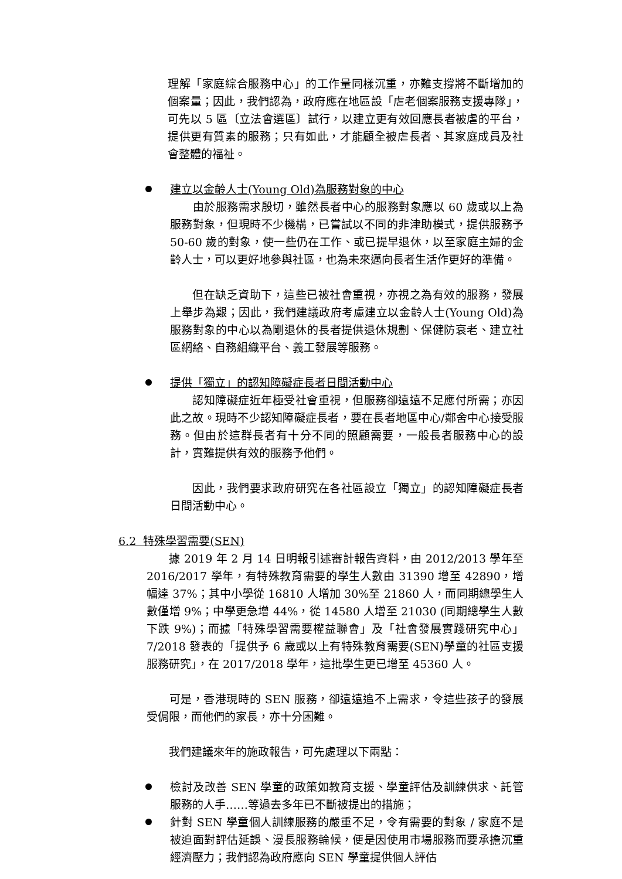理解「家庭綜合服務中心」的工作量同樣沉重，亦難支撐將不斷增加的個案量；因此，我們認為，政府應在地區設「虐老個案服務支援專隊」，可先以 5 區〔立法會選區〕試行，以建立更有效回應長者被虐的平台，提供更有質素的服務；只有如此，才能顧全被虐長者、其家庭成員及社會整體的福祉。
建立以金齡人士(Young Old)為服務對象的中心
  由於服務需求殷切，雖然長者中心的服務對象應以 60 歲或以上為服務對象，但現時不少機構，已嘗試以不同的非津助模式，提供服務予 50-60 歲的對象，使一些仍在工作、或已提早退休，以至家庭主婦的金齡人士，可以更好地參與社區，也為未來邁向長者生活作更好的準備。
  但在缺乏資助下，這些已被社會重視，亦視之為有效的服務，發展上舉步為艱；因此，我們建議政府考慮建立以金齡人士(Young Old)為服務對象的中心以為剛退休的長者提供退休規劃、保健防衰老、建立社區網絡、自務組織平台、義工發展等服務。
提供「獨立」的認知障礙症長者日間活動中心
  認知障礙症近年極受社會重視，但服務卻遠遠不足應付所需；亦因此之故。現時不少認知障礙症長者，要在長者地區中心/鄰舍中心接受服務。但由於這群長者有十分不同的照顧需要，一般長者服務中心的設計，實難提供有效的服務予他們。
  因此，我們要求政府研究在各社區設立「獨立」的認知障礙症長者日間活動中心。
6.2 特殊學習需要(SEN)
  據 2019 年 2 月 14 日明報引述審計報告資料，由 2012/2013 學年至 2016/2017 學年，有特殊教育需要的學生人數由 31390 增至 42890，增幅達 37%；其中小學從 16810 人增加 30%至 21860 人，而同期總學生人數僅增 9%；中學更急增 44%，從 14580 人增至 21030 (同期總學生人數下跌 9%)；而據「特殊學習需要權益聯會」及「社會發展實踐研究中心」7/2018 發表的「提供予 6 歲或以上有特殊教育需要(SEN)學童的社區支援服務研究」，在 2017/2018 學年，這批學生更已增至 45360 人。
  可是，香港現時的 SEN 服務，卻遠遠追不上需求，令這些孩子的發展受侷限，而他們的家長，亦十分困難。
  我們建議來年的施政報告，可先處理以下兩點：
檢討及改善 SEN 學童的政策如教育支援、學童評估及訓練供求、託管服務的人手……等過去多年已不斷被提出的措施；
針對 SEN 學童個人訓練服務的嚴重不足，令有需要的對象 / 家庭不是被迫面對評估延誤、漫長服務輪候，便是因使用市場服務而要承擔沉重經濟壓力；我們認為政府應向 SEN 學童提供個人評估